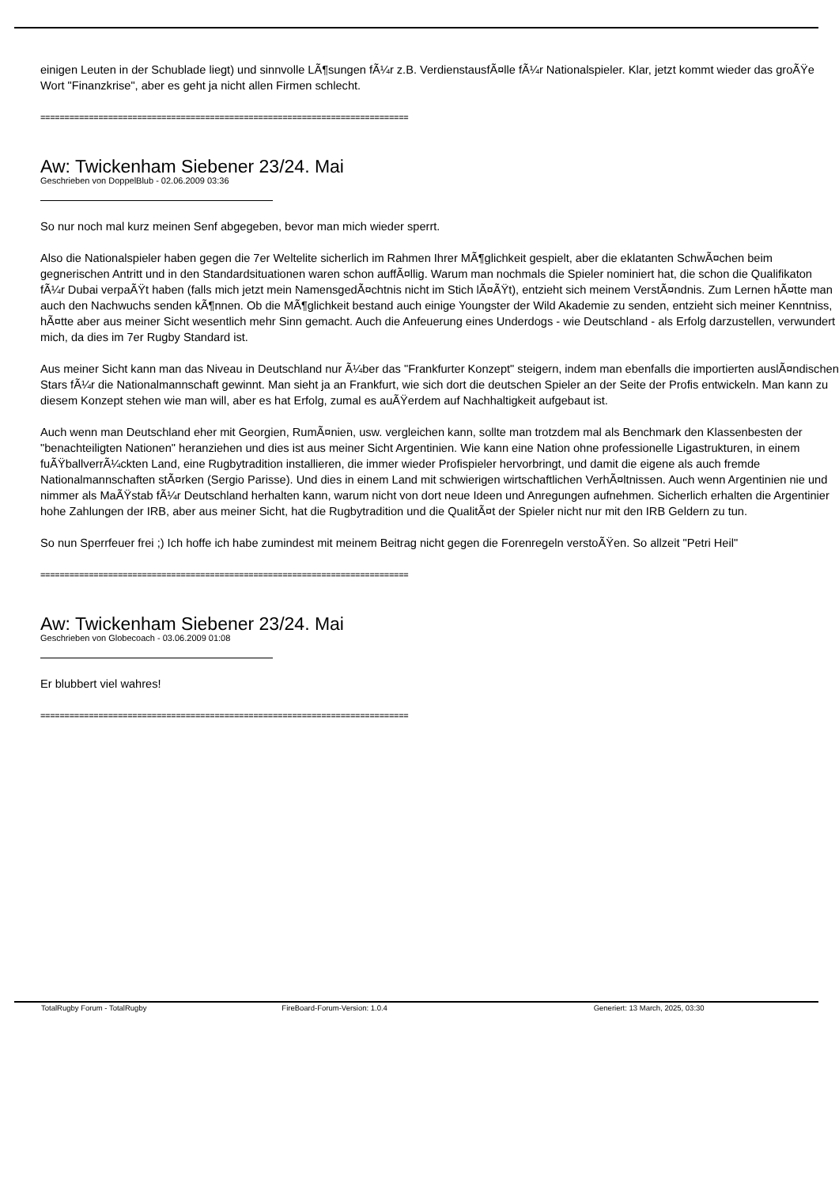einigen Leuten in der Schublade liegt) und sinnvolle LÃ¶sungen fÃ¼r z.B. VerdienstausfÃ¤lle fÃ¼r Nationalspieler. Klar, jetzt kommt wieder das groÃŸe Wort "Finanzkrise", aber es geht ja nicht allen Firmen schlecht.
============================================================================
Aw: Twickenham Siebener 23/24. Mai
Geschrieben von DoppelBlub - 02.06.2009 03:36
So nur noch mal kurz meinen Senf abgegeben, bevor man mich wieder sperrt.
Also die Nationalspieler haben gegen die 7er Weltelite sicherlich im Rahmen Ihrer MÃ¶glichkeit gespielt, aber die eklatanten SchwÃ¤chen beim gegnerischen Antritt und in den Standardsituationen waren schon auffÃ¤llig. Warum man nochmals die Spieler nominiert hat, die schon die Qualifikaton fÃ¼r Dubai verpaÃŸt haben (falls mich jetzt mein NamensgedÃ¤chtnis nicht im Stich lÃ¤ÃŸt), entzieht sich meinem VerstÃ¤ndnis. Zum Lernen hÃ¤tte man auch den Nachwuchs senden kÃ¶nnen. Ob die MÃ¶glichkeit bestand auch einige Youngster der Wild Akademie zu senden, entzieht sich meiner Kenntniss, hÃ¤tte aber aus meiner Sicht wesentlich mehr Sinn gemacht. Auch die Anfeuerung eines Underdogs - wie Deutschland - als Erfolg darzustellen, verwundert mich, da dies im 7er Rugby Standard ist.
Aus meiner Sicht kann man das Niveau in Deutschland nur Ã¼ber das "Frankfurter Konzept" steigern, indem man ebenfalls die importierten auslÃ¤ndischen Stars fÃ¼r die Nationalmannschaft gewinnt. Man sieht ja an Frankfurt, wie sich dort die deutschen Spieler an der Seite der Profis entwickeln. Man kann zu diesem Konzept stehen wie man will, aber es hat Erfolg, zumal es auÃŸerdem auf Nachhaltigkeit aufgebaut ist.
Auch wenn man Deutschland eher mit Georgien, RumÃ¤nien, usw. vergleichen kann, sollte man trotzdem mal als Benchmark den Klassenbesten der "benachteiligten Nationen" heranziehen und dies ist aus meiner Sicht Argentinien. Wie kann eine Nation ohne professionelle Ligastrukturen, in einem fuÃŸballverrÃ¼ckten Land, eine Rugbytradition installieren, die immer wieder Profispieler hervorbringt, und damit die eigene als auch fremde Nationalmannschaften stÃ¤rken (Sergio Parisse). Und dies in einem Land mit schwierigen wirtschaftlichen VerhÃ¤ltnissen. Auch wenn Argentinien nie und nimmer als MaÃŸstab fÃ¼r Deutschland herhalten kann, warum nicht von dort neue Ideen und Anregungen aufnehmen. Sicherlich erhalten die Argentinier hohe Zahlungen der IRB, aber aus meiner Sicht, hat die Rugbytradition und die QualitÃ¤t der Spieler nicht nur mit den IRB Geldern zu tun.
So nun Sperrfeuer frei ;) Ich hoffe ich habe zumindest mit meinem Beitrag nicht gegen die Forenregeln verstoÃŸen. So allzeit "Petri Heil"
============================================================================
Aw: Twickenham Siebener 23/24. Mai
Geschrieben von Globecoach - 03.06.2009 01:08
Er blubbert viel wahres!
============================================================================
TotalRugby Forum - TotalRugby FireBoard-Forum-Version: 1.0.4 Generiert: 13 March, 2025, 03:30